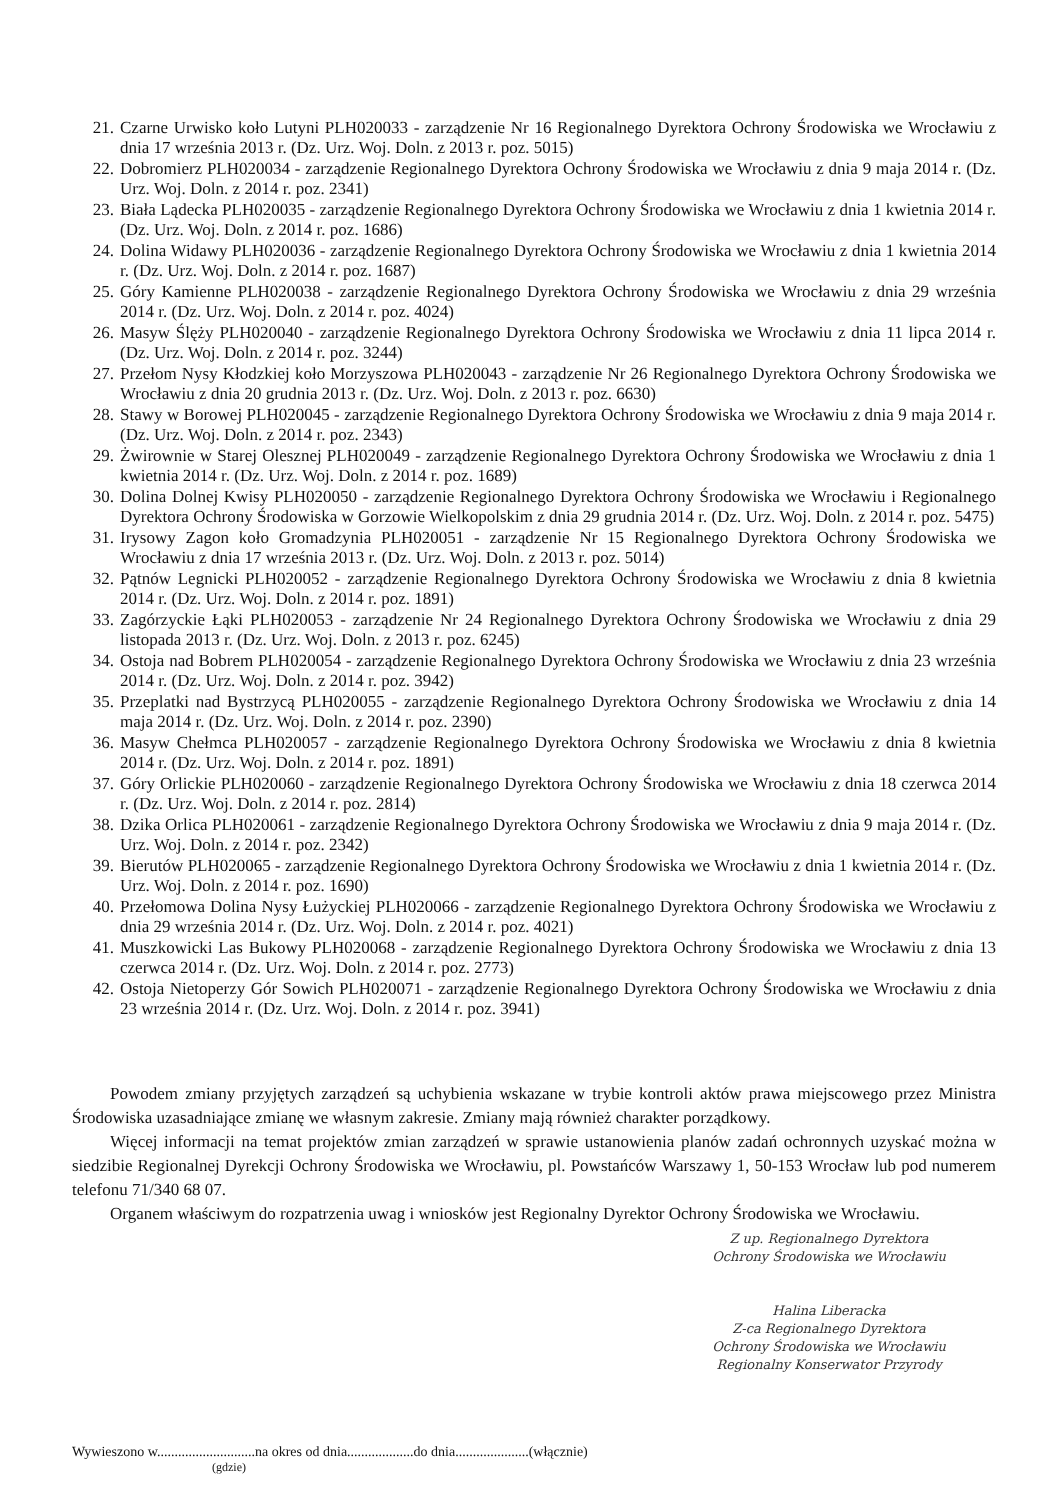21. Czarne Urwisko koło Lutyni PLH020033 - zarządzenie Nr 16 Regionalnego Dyrektora Ochrony Środowiska we Wrocławiu z dnia 17 września 2013 r. (Dz. Urz. Woj. Doln. z 2013 r. poz. 5015)
22. Dobromierz PLH020034 - zarządzenie Regionalnego Dyrektora Ochrony Środowiska we Wrocławiu z dnia 9 maja 2014 r. (Dz. Urz. Woj. Doln. z 2014 r. poz. 2341)
23. Biała Lądecka PLH020035 - zarządzenie Regionalnego Dyrektora Ochrony Środowiska we Wrocławiu z dnia 1 kwietnia 2014 r. (Dz. Urz. Woj. Doln. z 2014 r. poz. 1686)
24. Dolina Widawy PLH020036 - zarządzenie Regionalnego Dyrektora Ochrony Środowiska we Wrocławiu z dnia 1 kwietnia 2014 r. (Dz. Urz. Woj. Doln. z 2014 r. poz. 1687)
25. Góry Kamienne PLH020038 - zarządzenie Regionalnego Dyrektora Ochrony Środowiska we Wrocławiu z dnia 29 września 2014 r. (Dz. Urz. Woj. Doln. z 2014 r. poz. 4024)
26. Masyw Ślęży PLH020040 - zarządzenie Regionalnego Dyrektora Ochrony Środowiska we Wrocławiu z dnia 11 lipca 2014 r. (Dz. Urz. Woj. Doln. z 2014 r. poz. 3244)
27. Przełom Nysy Kłodzkiej koło Morzyszowa PLH020043 - zarządzenie Nr 26 Regionalnego Dyrektora Ochrony Środowiska we Wrocławiu z dnia 20 grudnia 2013 r. (Dz. Urz. Woj. Doln. z 2013 r. poz. 6630)
28. Stawy w Borowej PLH020045 - zarządzenie Regionalnego Dyrektora Ochrony Środowiska we Wrocławiu z dnia 9 maja 2014 r. (Dz. Urz. Woj. Doln. z 2014 r. poz. 2343)
29. Żwirownie w Starej Olesznej PLH020049 - zarządzenie Regionalnego Dyrektora Ochrony Środowiska we Wrocławiu z dnia 1 kwietnia 2014 r. (Dz. Urz. Woj. Doln. z 2014 r. poz. 1689)
30. Dolina Dolnej Kwisy PLH020050 - zarządzenie Regionalnego Dyrektora Ochrony Środowiska we Wrocławiu i Regionalnego Dyrektora Ochrony Środowiska w Gorzowie Wielkopolskim z dnia 29 grudnia 2014 r. (Dz. Urz. Woj. Doln. z 2014 r. poz. 5475)
31. Irysowy Zagon koło Gromadzynia PLH020051 - zarządzenie Nr 15 Regionalnego Dyrektora Ochrony Środowiska we Wrocławiu z dnia 17 września 2013 r. (Dz. Urz. Woj. Doln. z 2013 r. poz. 5014)
32. Pątnów Legnicki PLH020052 - zarządzenie Regionalnego Dyrektora Ochrony Środowiska we Wrocławiu z dnia 8 kwietnia 2014 r. (Dz. Urz. Woj. Doln. z 2014 r. poz. 1891)
33. Zagórzyckie Łąki PLH020053 - zarządzenie Nr 24 Regionalnego Dyrektora Ochrony Środowiska we Wrocławiu z dnia 29 listopada 2013 r. (Dz. Urz. Woj. Doln. z 2013 r. poz. 6245)
34. Ostoja nad Bobrem PLH020054 - zarządzenie Regionalnego Dyrektora Ochrony Środowiska we Wrocławiu z dnia 23 września 2014 r. (Dz. Urz. Woj. Doln. z 2014 r. poz. 3942)
35. Przeplatki nad Bystrzycą PLH020055 - zarządzenie Regionalnego Dyrektora Ochrony Środowiska we Wrocławiu z dnia 14 maja 2014 r. (Dz. Urz. Woj. Doln. z 2014 r. poz. 2390)
36. Masyw Chełmca PLH020057 - zarządzenie Regionalnego Dyrektora Ochrony Środowiska we Wrocławiu z dnia 8 kwietnia 2014 r. (Dz. Urz. Woj. Doln. z 2014 r. poz. 1891)
37. Góry Orlickie PLH020060 - zarządzenie Regionalnego Dyrektora Ochrony Środowiska we Wrocławiu z dnia 18 czerwca 2014 r. (Dz. Urz. Woj. Doln. z 2014 r. poz. 2814)
38. Dzika Orlica PLH020061 - zarządzenie Regionalnego Dyrektora Ochrony Środowiska we Wrocławiu z dnia 9 maja 2014 r. (Dz. Urz. Woj. Doln. z 2014 r. poz. 2342)
39. Bierutów PLH020065 - zarządzenie Regionalnego Dyrektora Ochrony Środowiska we Wrocławiu z dnia 1 kwietnia 2014 r. (Dz. Urz. Woj. Doln. z 2014 r. poz. 1690)
40. Przełomowa Dolina Nysy Łużyckiej PLH020066 - zarządzenie Regionalnego Dyrektora Ochrony Środowiska we Wrocławiu z dnia 29 września 2014 r. (Dz. Urz. Woj. Doln. z 2014 r. poz. 4021)
41. Muszkowicki Las Bukowy PLH020068 - zarządzenie Regionalnego Dyrektora Ochrony Środowiska we Wrocławiu z dnia 13 czerwca 2014 r. (Dz. Urz. Woj. Doln. z 2014 r. poz. 2773)
42. Ostoja Nietoperzy Gór Sowich PLH020071 - zarządzenie Regionalnego Dyrektora Ochrony Środowiska we Wrocławiu z dnia 23 września 2014 r. (Dz. Urz. Woj. Doln. z 2014 r. poz. 3941)
Powodem zmiany przyjętych zarządzeń są uchybienia wskazane w trybie kontroli aktów prawa miejscowego przez Ministra Środowiska uzasadniające zmianę we własnym zakresie. Zmiany mają również charakter porządkowy.
Więcej informacji na temat projektów zmian zarządzeń w sprawie ustanowienia planów zadań ochronnych uzyskać można w siedzibie Regionalnej Dyrekcji Ochrony Środowiska we Wrocławiu, pl. Powstańców Warszawy 1, 50-153 Wrocław lub pod numerem telefonu 71/340 68 07.
Organem właściwym do rozpatrzenia uwag i wniosków jest Regionalny Dyrektor Ochrony Środowiska we Wrocławiu.
Z up. Regionalnego Dyrektora
Ochrony Środowiska we Wrocławiu
Halina Liberacka
Z-ca Regionalnego Dyrektora
Ochrony Środowiska we Wrocławiu
Regionalny Konserwator Przyrody
Wywieszono w............................na okres od dnia...................do dnia.....................(włącznie)
(gdzie)